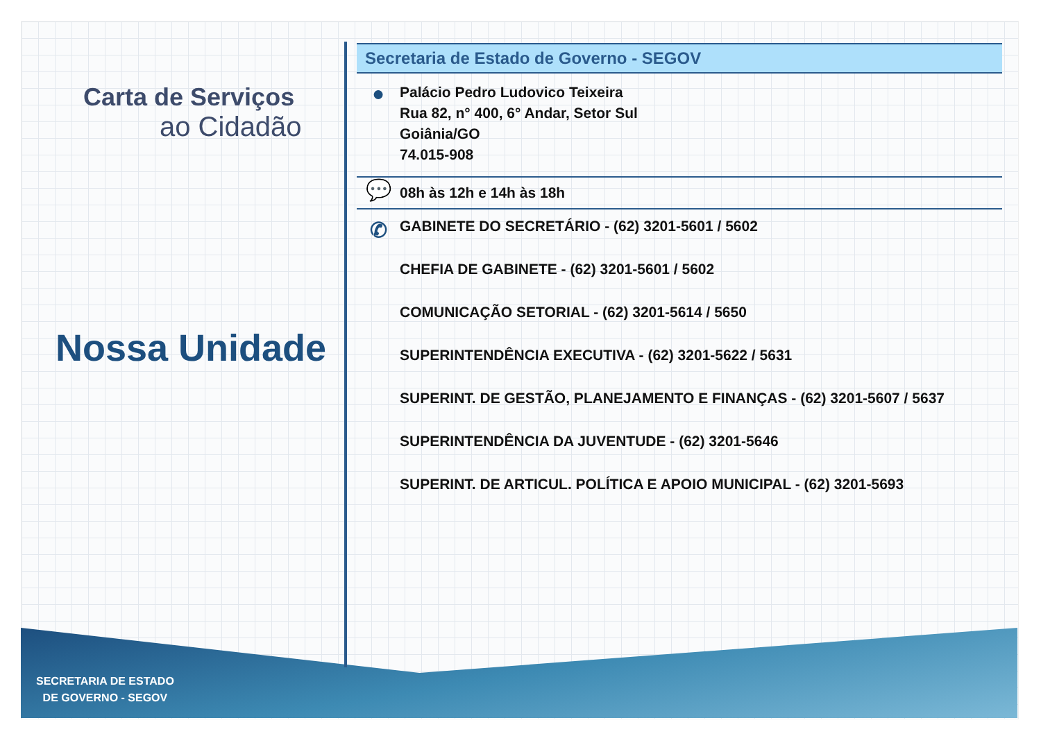Carta de Serviços
ao Cidadão
Nossa Unidade
Secretaria de Estado de Governo - SEGOV
●
Palácio Pedro Ludovico Teixeira
Rua 82, n° 400, 6° Andar, Setor Sul
Goiânia/GO
74.015-908
💬
08h às 12h e 14h às 18h
✆
GABINETE DO SECRETÁRIO - (62) 3201-5601 / 5602
CHEFIA DE GABINETE - (62) 3201-5601 / 5602
COMUNICAÇÃO SETORIAL - (62) 3201-5614 / 5650
SUPERINTENDÊNCIA EXECUTIVA - (62) 3201-5622 / 5631
SUPERINT. DE GESTÃO, PLANEJAMENTO E FINANÇAS - (62) 3201-5607 / 5637
SUPERINTENDÊNCIA DA JUVENTUDE - (62) 3201-5646
SUPERINT. DE ARTICUL. POLÍTICA E APOIO MUNICIPAL - (62) 3201-5693
SECRETARIA DE ESTADO
DE GOVERNO - SEGOV